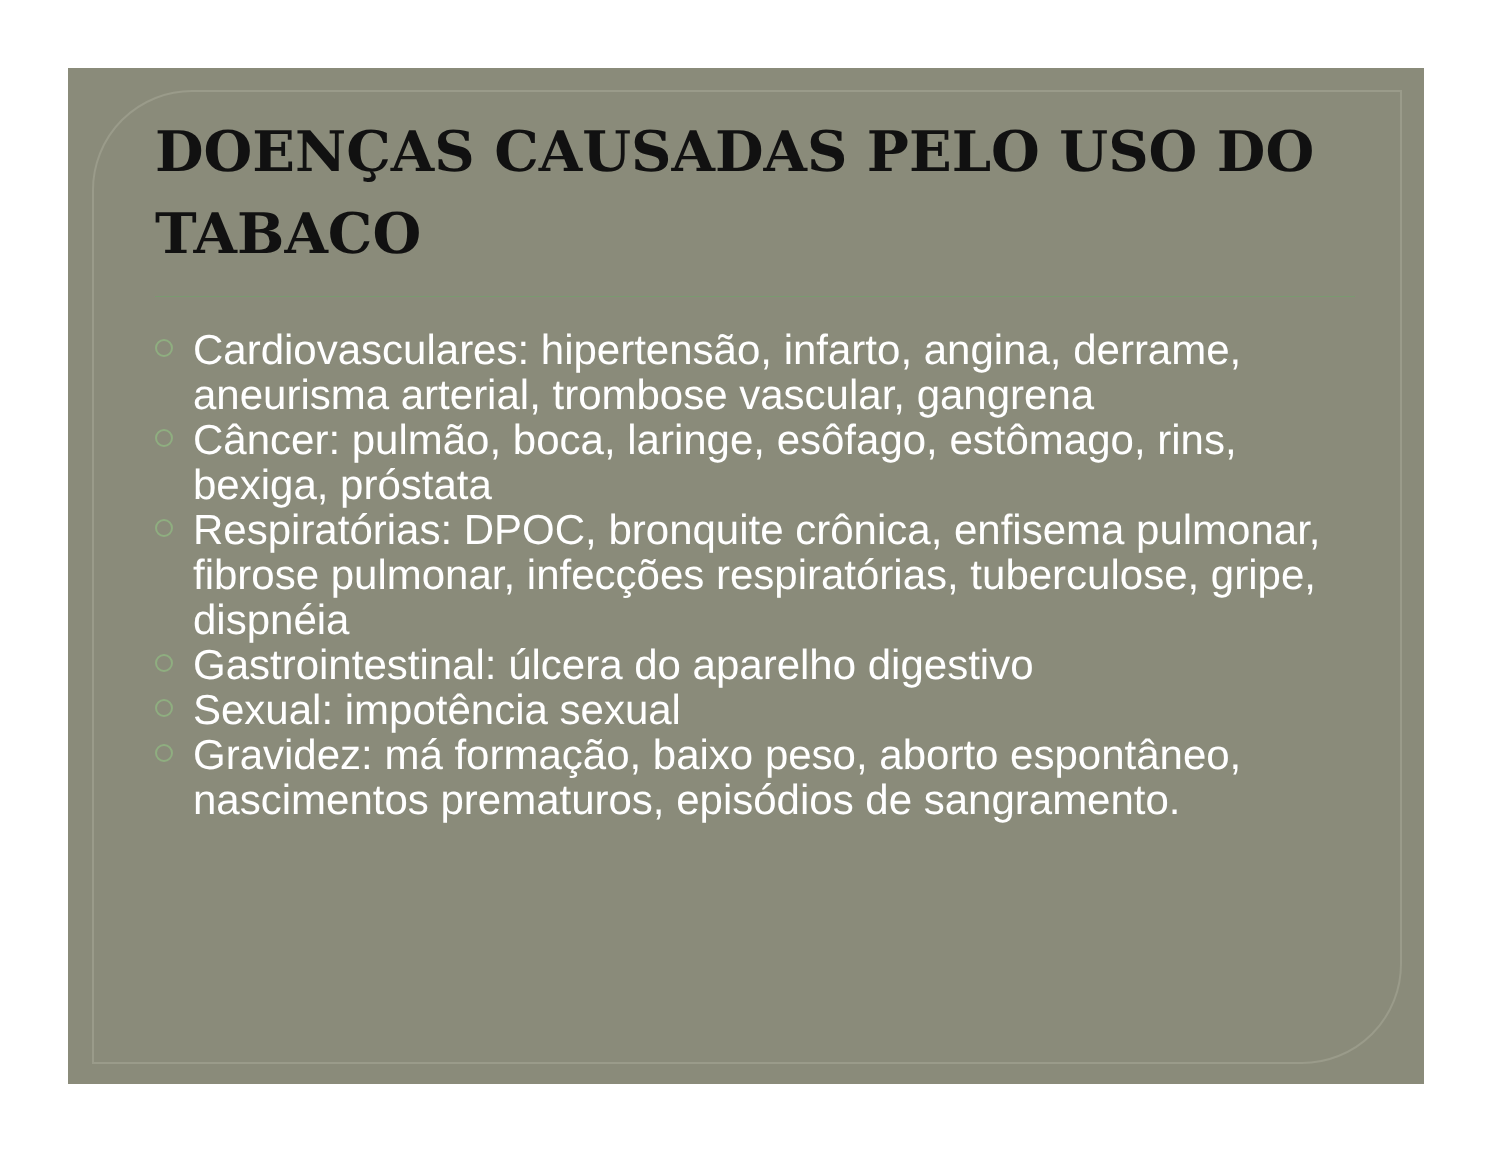DOENÇAS CAUSADAS PELO USO DO TABACO
Cardiovasculares: hipertensão, infarto, angina, derrame, aneurisma arterial, trombose vascular, gangrena
Câncer: pulmão, boca, laringe, esôfago, estômago, rins, bexiga, próstata
Respiratórias: DPOC, bronquite crônica, enfisema pulmonar, fibrose pulmonar, infecções respiratórias, tuberculose, gripe, dispnéia
Gastrointestinal: úlcera do aparelho digestivo
Sexual: impotência sexual
Gravidez: má formação, baixo peso, aborto espontâneo, nascimentos prematuros, episódios de sangramento.